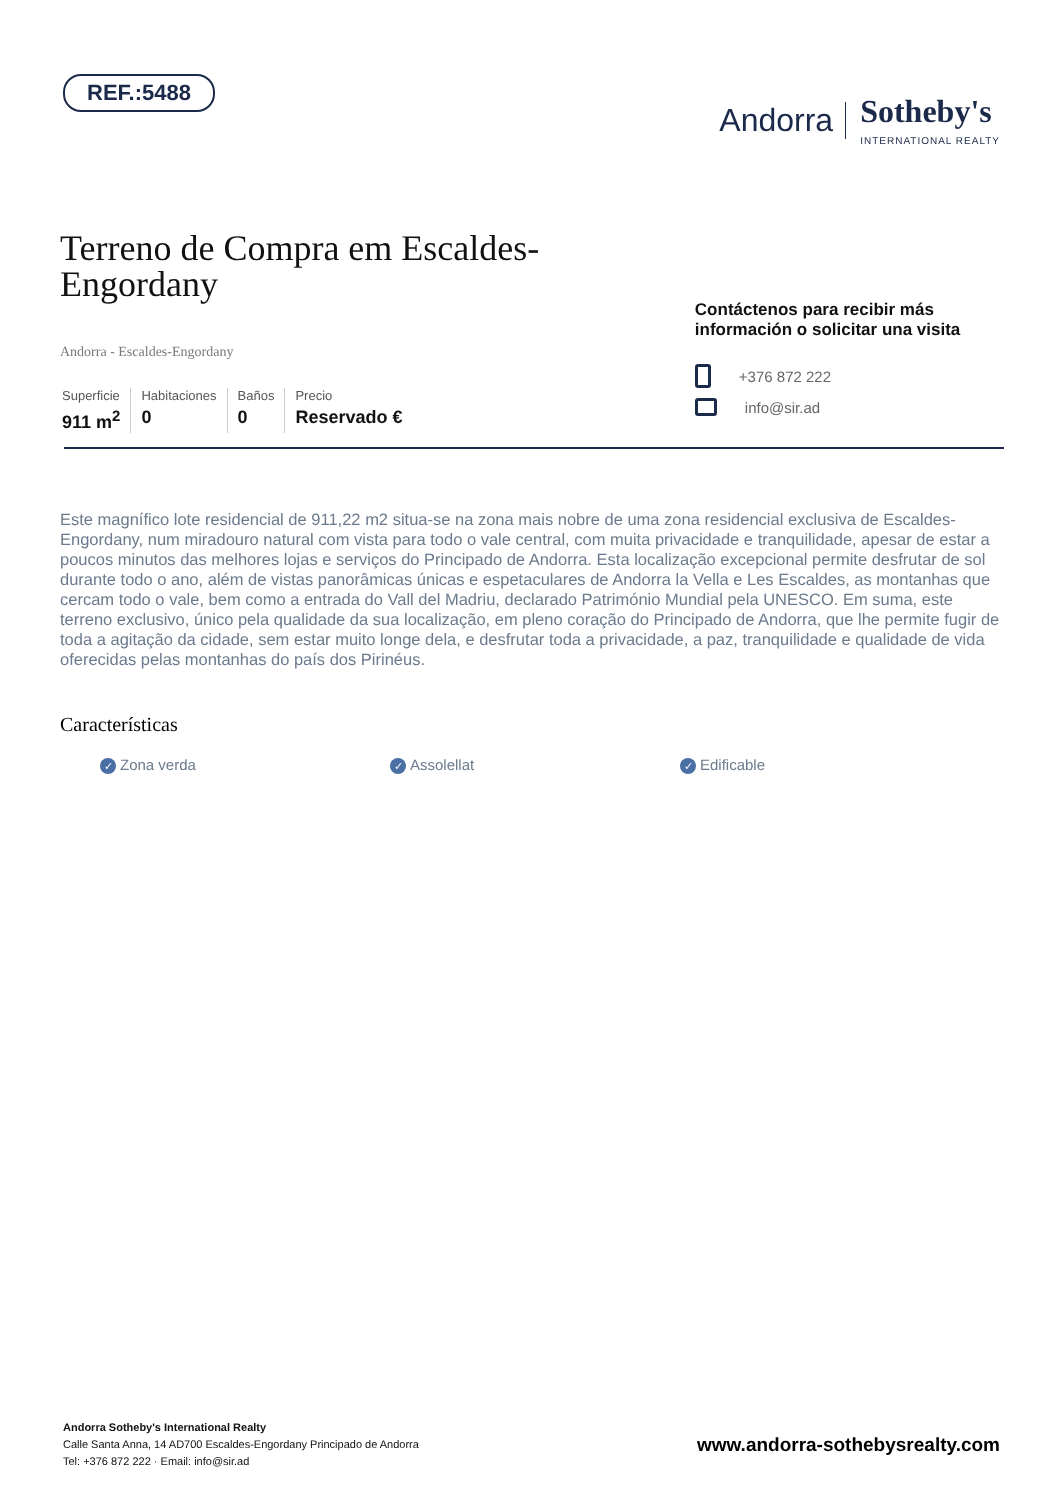REF.:5488
Andorra Sotheby's
INTERNATIONAL REALTY
Terreno de Compra em Escaldes-Engordany
Andorra - Escaldes-Engordany
Superficie
911 m<sup>2</sup>
Habitaciones
0
Baños
0
Precio
Reservado €
Contáctenos para recibir más información o solicitar una visita
+376 872 222
info@sir.ad
Este magnífico lote residencial de 911,22 m2 situa-se na zona mais nobre de uma zona residencial exclusiva de Escaldes-Engordany, num miradouro natural com vista para todo o vale central, com muita privacidade e tranquilidade, apesar de estar a poucos minutos das melhores lojas e serviços do Principado de Andorra. Esta localização excepcional permite desfrutar de sol durante todo o ano, além de vistas panorâmicas únicas e espetaculares de Andorra la Vella e Les Escaldes, as montanhas que cercam todo o vale, bem como a entrada do Vall del Madriu, declarado Património Mundial pela UNESCO. Em suma, este terreno exclusivo, único pela qualidade da sua localização, em pleno coração do Principado de Andorra, que lhe permite fugir de toda a agitação da cidade, sem estar muito longe dela, e desfrutar toda a privacidade, a paz, tranquilidade e qualidade de vida oferecidas pelas montanhas do país dos Pirinéus.
Características
✓ Zona verda
✓ Assolellat
✓ Edificable
Andorra Sotheby's International Realty
Calle Santa Anna, 14 AD700 Escaldes-Engordany Principado de Andorra
Tel: +376 872 222 · Email: info@sir.ad
www.andorra-sothebysrealty.com